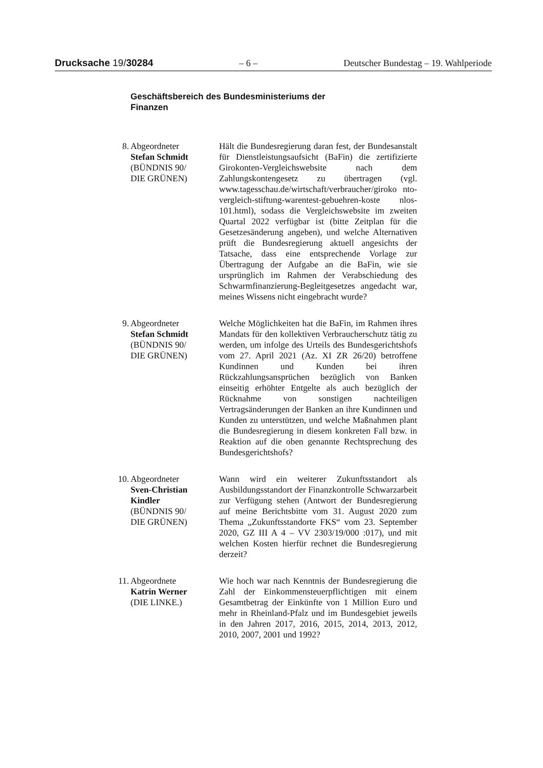Drucksache 19/30284 – 6 – Deutscher Bundestag – 19. Wahlperiode
Geschäftsbereich des Bundesministeriums der
Finanzen
8. Abgeordneter
Stefan Schmidt
(BÜNDNIS 90/
DIE GRÜNEN)
Hält die Bundesregierung daran fest, der Bundesanstalt für Dienstleistungsaufsicht (BaFin) die zertifizierte Girokonten-Vergleichswebsite nach dem Zahlungskontengesetz zu übertragen (vgl. www.tagesschau.de/wirtschaft/verbraucher/giroko nto-vergleich-stiftung-warentest-gebuehren-koste nlos-101.html), sodass die Vergleichswebsite im zweiten Quartal 2022 verfügbar ist (bitte Zeitplan für die Gesetzesänderung angeben), und welche Alternativen prüft die Bundesregierung aktuell angesichts der Tatsache, dass eine entsprechende Vorlage zur Übertragung der Aufgabe an die BaFin, wie sie ursprünglich im Rahmen der Verabschiedung des Schwarmfinanzierung-Begleitgesetzes angedacht war, meines Wissens nicht eingebracht wurde?
9. Abgeordneter
Stefan Schmidt
(BÜNDNIS 90/
DIE GRÜNEN)
Welche Möglichkeiten hat die BaFin, im Rahmen ihres Mandats für den kollektiven Verbraucherschutz tätig zu werden, um infolge des Urteils des Bundesgerichtshofs vom 27. April 2021 (Az. XI ZR 26/20) betroffene Kundinnen und Kunden bei ihren Rückzahlungsansprüchen bezüglich von Banken einseitig erhöhter Entgelte als auch bezüglich der Rücknahme von sonstigen nachteiligen Vertragsänderungen der Banken an ihre Kundinnen und Kunden zu unterstützen, und welche Maßnahmen plant die Bundesregierung in diesem konkreten Fall bzw. in Reaktion auf die oben genannte Rechtsprechung des Bundesgerichtshofs?
10. Abgeordneter
Sven-Christian
Kindler
(BÜNDNIS 90/
DIE GRÜNEN)
Wann wird ein weiterer Zukunftsstandort als Ausbildungsstandort der Finanzkontrolle Schwarzarbeit zur Verfügung stehen (Antwort der Bundesregierung auf meine Berichtsbitte vom 31. August 2020 zum Thema „Zukunftsstandorte FKS“ vom 23. September 2020, GZ III A 4 – VV 2303/19/000 :017), und mit welchen Kosten hierfür rechnet die Bundesregierung derzeit?
11. Abgeordnete
Katrin Werner
(DIE LINKE.)
Wie hoch war nach Kenntnis der Bundesregierung die Zahl der Einkommensteuerpflichtigen mit einem Gesamtbetrag der Einkünfte von 1 Million Euro und mehr in Rheinland-Pfalz und im Bundesgebiet jeweils in den Jahren 2017, 2016, 2015, 2014, 2013, 2012, 2010, 2007, 2001 und 1992?